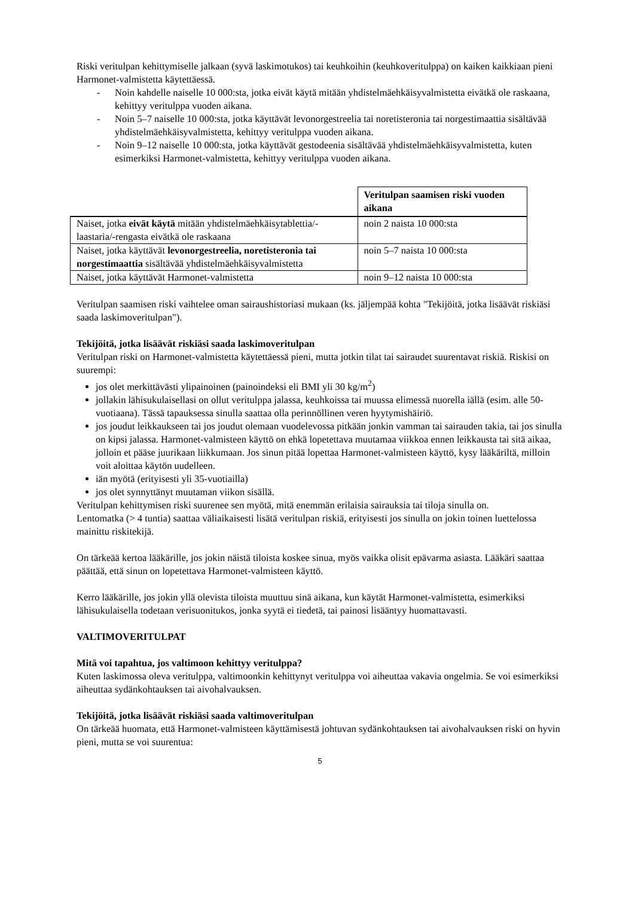Riski veritulpan kehittymiselle jalkaan (syvä laskimotukos) tai keuhkoihin (keuhkoveritulppa) on kaiken kaikkiaan pieni Harmonet-valmistetta käytettäessä.
- Noin kahdelle naiselle 10 000:sta, jotka eivät käytä mitään yhdistelmäehkäisyvalmistetta eivätkä ole raskaana, kehittyy veritulppa vuoden aikana.
- Noin 5–7 naiselle 10 000:sta, jotka käyttävät levonorgestreelia tai noretisteronia tai norgestimaattia sisältävää yhdistelmäehkäisyvalmistetta, kehittyy veritulppa vuoden aikana.
- Noin 9–12 naiselle 10 000:sta, jotka käyttävät gestodeenia sisältävää yhdistelmäehkäisyvalmistetta, kuten esimerkiksi Harmonet-valmistetta, kehittyy veritulppa vuoden aikana.
| | Veritulpan saamisen riski vuoden aikana |
| Naiset, jotka eivät käytä mitään yhdistelmäehkäisytablettia/-laastaria/-rengasta eivätkä ole raskaana | noin 2 naista 10 000:sta |
| Naiset, jotka käyttävät levonorgestreelia, noretisteronia tai norgestimaattia sisältävää yhdistelmäehkäisyvalmistetta | noin 5–7 naista 10 000:sta |
| Naiset, jotka käyttävät Harmonet-valmistetta | noin 9–12 naista 10 000:sta |
Veritulpan saamisen riski vaihtelee oman sairaushistoriasi mukaan (ks. jäljempää kohta "Tekijöitä, jotka lisäävät riskiäsi saada laskimoveritulpan").
Tekijöitä, jotka lisäävät riskiäsi saada laskimoveritulpan
Veritulpan riski on Harmonet-valmistetta käytettäessä pieni, mutta jotkin tilat tai sairaudet suurentavat riskiä. Riskisi on suurempi:
jos olet merkittävästi ylipainoinen (painoindeksi eli BMI yli 30 kg/m<sup>2</sup>)
jollakin lähisukulaisellasi on ollut veritulppa jalassa, keuhkoissa tai muussa elimessä nuorella iällä (esim. alle 50-vuotiaana). Tässä tapauksessa sinulla saattaa olla perinnöllinen veren hyytymishäiriö.
jos joudut leikkaukseen tai jos joudut olemaan vuodelevossa pitkään jonkin vamman tai sairauden takia, tai jos sinulla on kipsi jalassa. Harmonet-valmisteen käyttö on ehkä lopetettava muutamaa viikkoa ennen leikkausta tai sitä aikaa, jolloin et pääse juurikaan liikkumaan. Jos sinun pitää lopettaa Harmonet-valmisteen käyttö, kysy lääkäriltä, milloin voit aloittaa käytön uudelleen.
iän myötä (erityisesti yli 35-vuotiailla)
jos olet synnyttänyt muutaman viikon sisällä.
Veritulpan kehittymisen riski suurenee sen myötä, mitä enemmän erilaisia sairauksia tai tiloja sinulla on.
Lentomatka (> 4 tuntia) saattaa väliaikaisesti lisätä veritulpan riskiä, erityisesti jos sinulla on jokin toinen luettelossa mainittu riskitekijä.
On tärkeää kertoa lääkärille, jos jokin näistä tiloista koskee sinua, myös vaikka olisit epävarma asiasta. Lääkäri saattaa päättää, että sinun on lopetettava Harmonet-valmisteen käyttö.
Kerro lääkärille, jos jokin yllä olevista tiloista muuttuu sinä aikana, kun käytät Harmonet-valmistetta, esimerkiksi lähisukulaisella todetaan verisuonitukos, jonka syytä ei tiedetä, tai painosi lisääntyy huomattavasti.
VALTIMOVERITULPAT
Mitä voi tapahtua, jos valtimoon kehittyy veritulppa?
Kuten laskimossa oleva veritulppa, valtimoonkin kehittynyt veritulppa voi aiheuttaa vakavia ongelmia. Se voi esimerkiksi aiheuttaa sydänkohtauksen tai aivohalvauksen.
Tekijöitä, jotka lisäävät riskiäsi saada valtimoveritulpan
On tärkeää huomata, että Harmonet-valmisteen käyttämisestä johtuvan sydänkohtauksen tai aivohalvauksen riski on hyvin pieni, mutta se voi suurentua:
5